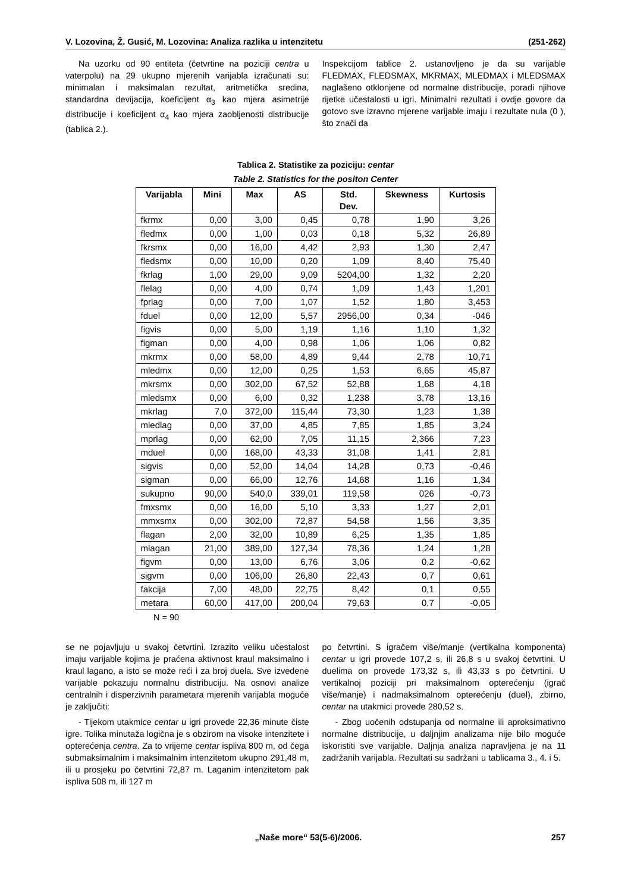V. Lozovina, Ž. Gusić, M. Lozovina: Analiza razlika u intenzitetu (251-262)
Na uzorku od 90 entiteta (četvrtine na poziciji centra u vaterpolu) na 29 ukupno mjerenih varijabla izračunati su: minimalan i maksimalan rezultat, aritmetička sredina, standardna devijacija, koeficijent α<sub>3</sub> kao mjera asimetrije distribucije i koeficijent α<sub>4</sub> kao mjera zaobljenosti distribucije (tablica 2.).
Inspekcijom tablice 2. ustanovljeno je da su varijable FLEDMAX, FLEDSMAX, MKRMAX, MLEDMAX i MLEDSMAX naglašeno otklonjene od normalne distribucije, poradi njihove rijetke učestalosti u igri. Minimalni rezultati i ovdje govore da gotovo sve izravno mjerene varijable imaju i rezultate nula (0 ), što znači da
Tablica 2. Statistike za poziciju: centar
Table 2. Statistics for the positon Center
| Varijabla | Mini | Max | AS | Std. Dev. | Skewness | Kurtosis |
| --- | --- | --- | --- | --- | --- | --- |
| fkrmx | 0,00 | 3,00 | 0,45 | 0,78 | 1,90 | 3,26 |
| fledmx | 0,00 | 1,00 | 0,03 | 0,18 | 5,32 | 26,89 |
| fkrsmx | 0,00 | 16,00 | 4,42 | 2,93 | 1,30 | 2,47 |
| fledsmx | 0,00 | 10,00 | 0,20 | 1,09 | 8,40 | 75,40 |
| fkrlag | 1,00 | 29,00 | 9,09 | 5204,00 | 1,32 | 2,20 |
| flelag | 0,00 | 4,00 | 0,74 | 1,09 | 1,43 | 1,201 |
| fprlag | 0,00 | 7,00 | 1,07 | 1,52 | 1,80 | 3,453 |
| fduel | 0,00 | 12,00 | 5,57 | 2956,00 | 0,34 | -046 |
| figvis | 0,00 | 5,00 | 1,19 | 1,16 | 1,10 | 1,32 |
| figman | 0,00 | 4,00 | 0,98 | 1,06 | 1,06 | 0,82 |
| mkrmx | 0,00 | 58,00 | 4,89 | 9,44 | 2,78 | 10,71 |
| mledmx | 0,00 | 12,00 | 0,25 | 1,53 | 6,65 | 45,87 |
| mkrsmx | 0,00 | 302,00 | 67,52 | 52,88 | 1,68 | 4,18 |
| mledsmx | 0,00 | 6,00 | 0,32 | 1,238 | 3,78 | 13,16 |
| mkrlag | 7,0 | 372,00 | 115,44 | 73,30 | 1,23 | 1,38 |
| mledlag | 0,00 | 37,00 | 4,85 | 7,85 | 1,85 | 3,24 |
| mprlag | 0,00 | 62,00 | 7,05 | 11,15 | 2,366 | 7,23 |
| mduel | 0,00 | 168,00 | 43,33 | 31,08 | 1,41 | 2,81 |
| sigvis | 0,00 | 52,00 | 14,04 | 14,28 | 0,73 | -0,46 |
| sigman | 0,00 | 66,00 | 12,76 | 14,68 | 1,16 | 1,34 |
| sukupno | 90,00 | 540,0 | 339,01 | 119,58 | 026 | -0,73 |
| fmxsmx | 0,00 | 16,00 | 5,10 | 3,33 | 1,27 | 2,01 |
| mmxsmx | 0,00 | 302,00 | 72,87 | 54,58 | 1,56 | 3,35 |
| flagan | 2,00 | 32,00 | 10,89 | 6,25 | 1,35 | 1,85 |
| mlagan | 21,00 | 389,00 | 127,34 | 78,36 | 1,24 | 1,28 |
| figvm | 0,00 | 13,00 | 6,76 | 3,06 | 0,2 | -0,62 |
| sigvm | 0,00 | 106,00 | 26,80 | 22,43 | 0,7 | 0,61 |
| fakcija | 7,00 | 48,00 | 22,75 | 8,42 | 0,1 | 0,55 |
| metara | 60,00 | 417,00 | 200,04 | 79,63 | 0,7 | -0,05 |
N = 90
se ne pojavljuju u svakoj četvrtini. Izrazito veliku učestalost imaju varijable kojima je praćena aktivnost kraul maksimalno i kraul lagano, a isto se može reći i za broj duela. Sve izvedene varijable pokazuju normalnu distribuciju. Na osnovi analize centralnih i disperzivnih parametara mjerenih varijabla moguće je zaključiti:
- Tijekom utakmice centar u igri provede 22,36 minute čiste igre. Tolika minutaža logična je s obzirom na visoke intenzitete i opterećenja centra. Za to vrijeme centar ispliva 800 m, od čega submaksimalnim i maksimalnim intenzitetom ukupno 291,48 m, ili u prosjeku po četvrtini 72,87 m. Laganim intenzitetom pak ispliva 508 m, ili 127 m
po četvrtini. S igračem više/manje (vertikalna komponenta) centar u igri provede 107,2 s, ili 26,8 s u svakoj četvrtini. U duelima on provede 173,32 s, ili 43,33 s po četvrtini. U vertikalnoj poziciji pri maksimalnom opterećenju (igrač više/manje) i nadmaksimalnom opterećenju (duel), zbirno, centar na utakmici provede 280,52 s.
- Zbog uočenih odstupanja od normalne ili aproksimativno normalne distribucije, u daljnjim analizama nije bilo moguće iskoristiti sve varijable. Daljnja analiza napravljena je na 11 zadržanih varijabla. Rezultati su sadržani u tablicama 3., 4. i 5.
„Naše more“ 53(5-6)/2006. 257